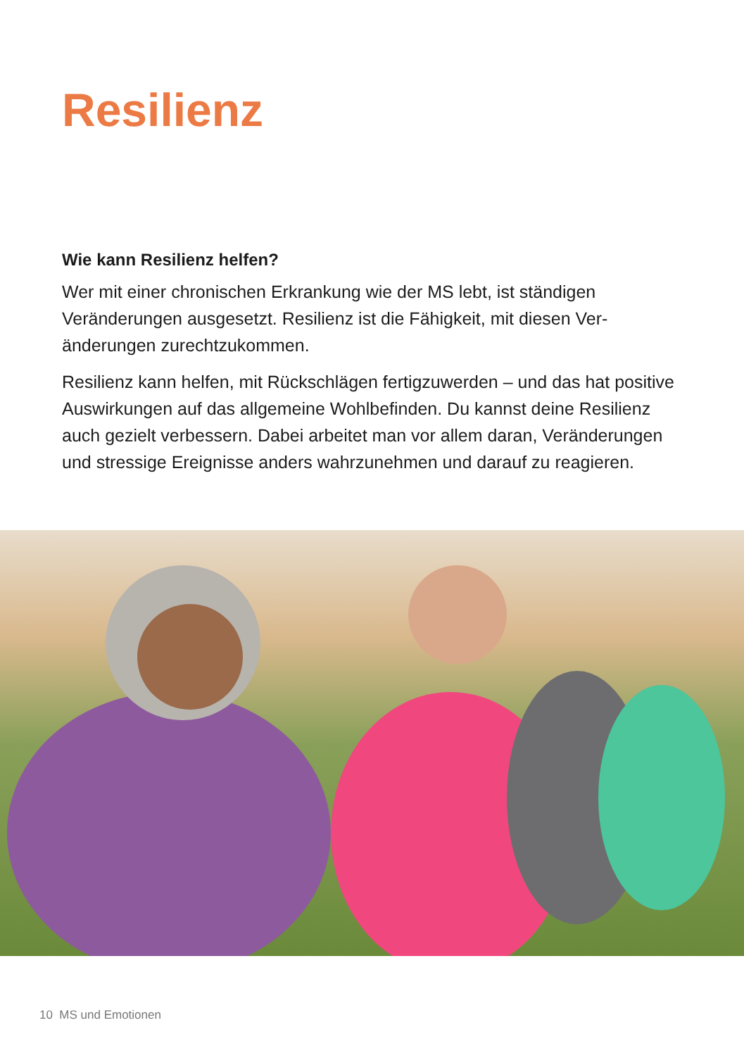Resilienz
Wie kann Resilienz helfen?
Wer mit einer chronischen Erkrankung wie der MS lebt, ist ständigen Veränderungen ausgesetzt. Resilienz ist die Fähigkeit, mit diesen Ver­änderungen zurechtzukommen.
Resilienz kann helfen, mit Rückschlägen fertigzuwerden – und das hat positive Auswirkungen auf das allgemeine Wohlbefinden. Du kannst deine Resilienz auch gezielt verbessern. Dabei arbeitet man vor allem daran, Veränderungen und stressige Ereignisse anders wahrzunehmen und darauf zu reagieren.
10 MS und Emotionen